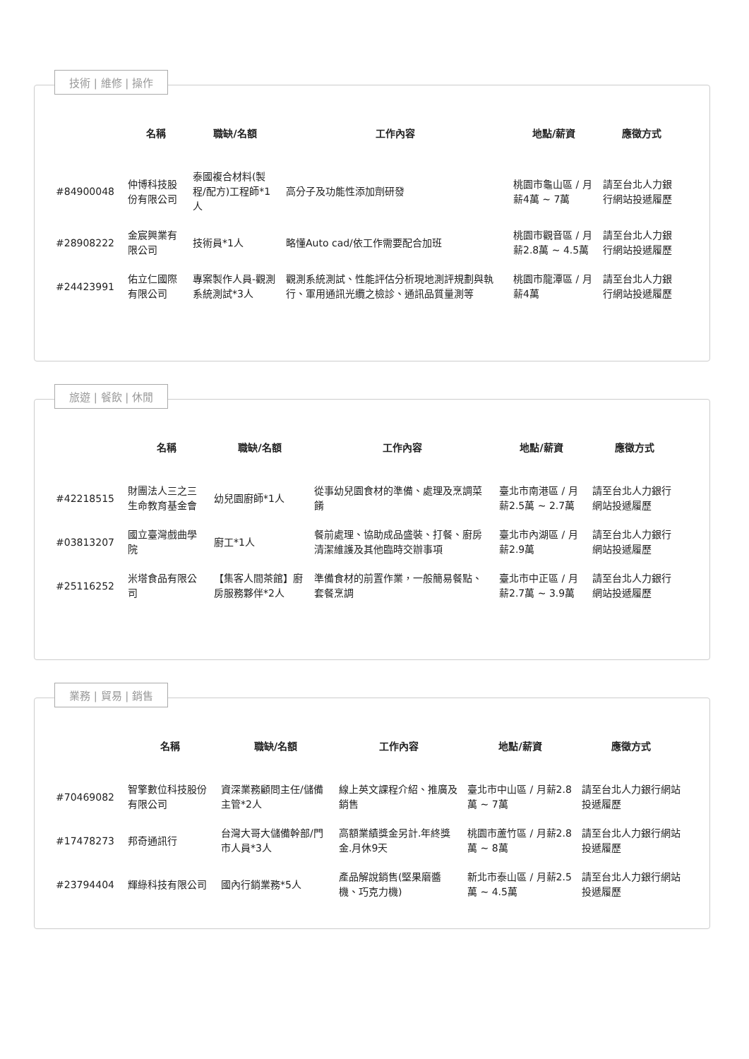技術 | 維修 | 操作
| | 名稱 | 職缺/名額 | 工作內容 | 地點/薪資 | 應徵方式 |
| --- | --- | --- | --- | --- | --- |
| #84900048 | 仲博科技股份有限公司 | 泰國複合材料(製程/配方)工程師*1人 | 高分子及功能性添加劑研發 | 桃園市龜山區 / 月薪4萬 ~ 7萬 | 請至台北人力銀行網站投遞履歷 |
| #28908222 | 金宸興業有限公司 | 技術員*1人 | 略懂Auto cad/依工作需要配合加班 | 桃園市觀音區 / 月薪2.8萬 ~ 4.5萬 | 請至台北人力銀行網站投遞履歷 |
| #24423991 | 佑立仁國際有限公司 | 專案製作人員-觀測系統測試*3人 | 觀測系統測試、性能評估分析現地測評規劃與執行、軍用通訊光纜之檢診、通訊品質量測等 | 桃園市龍潭區 / 月薪4萬 | 請至台北人力銀行網站投遞履歷 |
旅遊 | 餐飲 | 休閒
| | 名稱 | 職缺/名額 | 工作內容 | 地點/薪資 | 應徵方式 |
| --- | --- | --- | --- | --- | --- |
| #42218515 | 財團法人三之三生命教育基金會 | 幼兒園廚師*1人 | 從事幼兒園食材的準備、處理及烹調菜餚 | 臺北市南港區 / 月薪2.5萬 ~ 2.7萬 | 請至台北人力銀行網站投遞履歷 |
| #03813207 | 國立臺灣戲曲學院 | 廚工*1人 | 餐前處理、協助成品盛裝、打餐、廚房清潔維護及其他臨時交辦事項 | 臺北市內湖區 / 月薪2.9萬 | 請至台北人力銀行網站投遞履歷 |
| #25116252 | 米塔食品有限公司 | 【集客人間茶館】廚房服務夥伴*2人 | 準備食材的前置作業，一般簡易餐點、套餐烹調 | 臺北市中正區 / 月薪2.7萬 ~ 3.9萬 | 請至台北人力銀行網站投遞履歷 |
業務 | 貿易 | 銷售
| | 名稱 | 職缺/名額 | 工作內容 | 地點/薪資 | 應徵方式 |
| --- | --- | --- | --- | --- | --- |
| #70469082 | 智擎數位科技股份有限公司 | 資深業務顧問主任/儲備主管*2人 | 線上英文課程介紹、推廣及銷售 | 臺北市中山區 / 月薪2.8萬 ~ 7萬 | 請至台北人力銀行網站投遞履歷 |
| #17478273 | 邦奇通訊行 | 台灣大哥大儲備幹部/門市人員*3人 | 高額業績獎金另計.年終獎金.月休9天 | 桃園市蘆竹區 / 月薪2.8萬 ~ 8萬 | 請至台北人力銀行網站投遞履歷 |
| #23794404 | 輝綠科技有限公司 | 國內行銷業務*5人 | 產品解說銷售(堅果磨醬機、巧克力機) | 新北市泰山區 / 月薪2.5萬 ~ 4.5萬 | 請至台北人力銀行網站投遞履歷 |